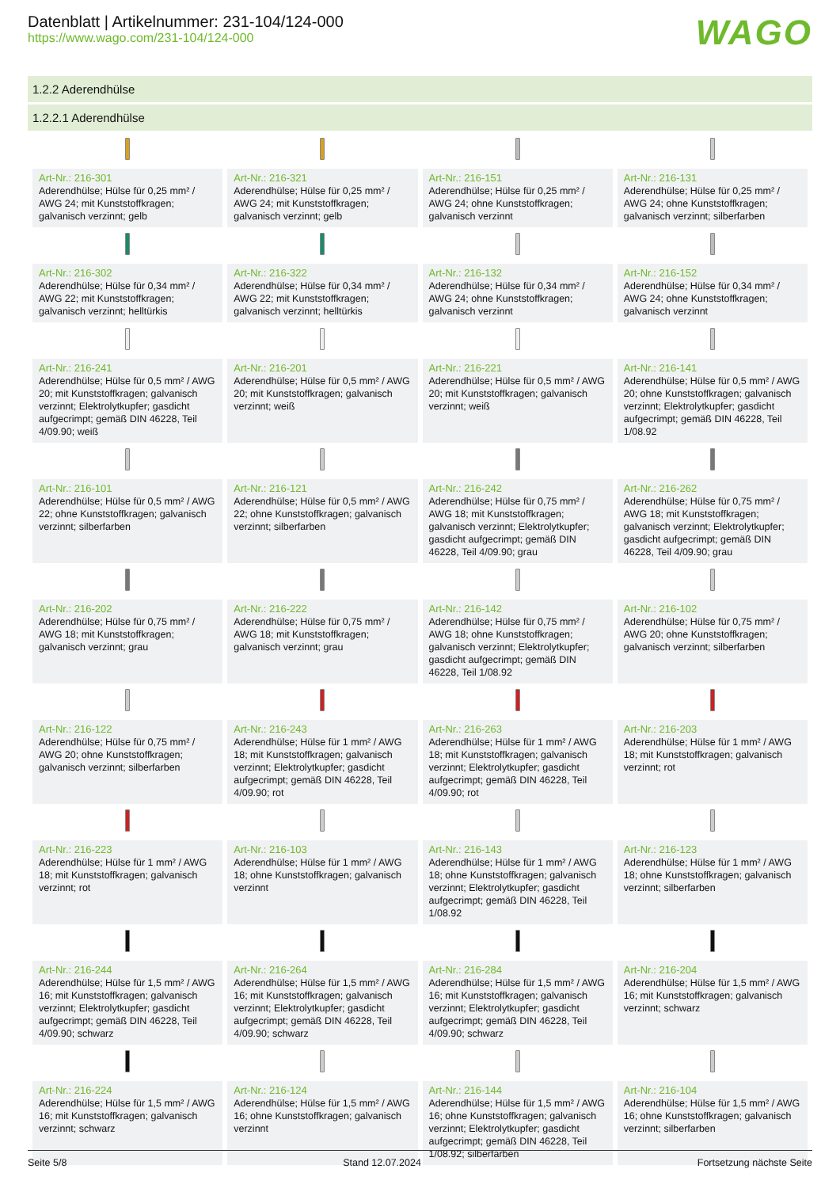Datenblatt | Artikelnummer: 231-104/124-000
https://www.wago.com/231-104/124-000
WAGO
1.2.2 Aderendhülse
1.2.2.1 Aderendhülse
| Art-Nr.: 216-301 Aderendhülse; Hülse für 0,25 mm² / AWG 24; mit Kunststoffkragen; galvanisch verzinnt; gelb | Art-Nr.: 216-321 Aderendhülse; Hülse für 0,25 mm² / AWG 24; mit Kunststoffkragen; galvanisch verzinnt; gelb | Art-Nr.: 216-151 Aderendhülse; Hülse für 0,25 mm² / AWG 24; ohne Kunststoffkragen; galvanisch verzinnt | Art-Nr.: 216-131 Aderendhülse; Hülse für 0,25 mm² / AWG 24; ohne Kunststoffkragen; galvanisch verzinnt; silberfarben |
| Art-Nr.: 216-302 Aderendhülse; Hülse für 0,34 mm² / AWG 22; mit Kunststoffkragen; galvanisch verzinnt; helltürkis | Art-Nr.: 216-322 Aderendhülse; Hülse für 0,34 mm² / AWG 22; mit Kunststoffkragen; galvanisch verzinnt; helltürkis | Art-Nr.: 216-132 Aderendhülse; Hülse für 0,34 mm² / AWG 24; ohne Kunststoffkragen; galvanisch verzinnt | Art-Nr.: 216-152 Aderendhülse; Hülse für 0,34 mm² / AWG 24; ohne Kunststoffkragen; galvanisch verzinnt |
| Art-Nr.: 216-241 Aderendhülse; Hülse für 0,5 mm² / AWG 20; mit Kunststoffkragen; galvanisch verzinnt; Elektrolytkupfer; gasdicht aufgecrimpt; gemäß DIN 46228, Teil 4/09.90; weiß | Art-Nr.: 216-201 Aderendhülse; Hülse für 0,5 mm² / AWG 20; mit Kunststoffkragen; galvanisch verzinnt; weiß | Art-Nr.: 216-221 Aderendhülse; Hülse für 0,5 mm² / AWG 20; mit Kunststoffkragen; galvanisch verzinnt; weiß | Art-Nr.: 216-141 Aderendhülse; Hülse für 0,5 mm² / AWG 20; ohne Kunststoffkragen; galvanisch verzinnt; Elektrolytkupfer; gasdicht aufgecrimpt; gemäß DIN 46228, Teil 1/08.92 |
| Art-Nr.: 216-101 Aderendhülse; Hülse für 0,5 mm² / AWG 22; ohne Kunststoffkragen; galvanisch verzinnt; silberfarben | Art-Nr.: 216-121 Aderendhülse; Hülse für 0,5 mm² / AWG 22; ohne Kunststoffkragen; galvanisch verzinnt; silberfarben | Art-Nr.: 216-242 Aderendhülse; Hülse für 0,75 mm² / AWG 18; mit Kunststoffkragen; galvanisch verzinnt; Elektrolytkupfer; gasdicht aufgecrimpt; gemäß DIN 46228, Teil 4/09.90; grau | Art-Nr.: 216-262 Aderendhülse; Hülse für 0,75 mm² / AWG 18; mit Kunststoffkragen; galvanisch verzinnt; Elektrolytkupfer; gasdicht aufgecrimpt; gemäß DIN 46228, Teil 4/09.90; grau |
| Art-Nr.: 216-202 Aderendhülse; Hülse für 0,75 mm² / AWG 18; mit Kunststoffkragen; galvanisch verzinnt; grau | Art-Nr.: 216-222 Aderendhülse; Hülse für 0,75 mm² / AWG 18; mit Kunststoffkragen; galvanisch verzinnt; grau | Art-Nr.: 216-142 Aderendhülse; Hülse für 0,75 mm² / AWG 18; ohne Kunststoffkragen; galvanisch verzinnt; Elektrolytkupfer; gasdicht aufgecrimpt; gemäß DIN 46228, Teil 1/08.92 | Art-Nr.: 216-102 Aderendhülse; Hülse für 0,75 mm² / AWG 20; ohne Kunststoffkragen; galvanisch verzinnt; silberfarben |
| Art-Nr.: 216-122 Aderendhülse; Hülse für 0,75 mm² / AWG 20; ohne Kunststoffkragen; galvanisch verzinnt; silberfarben | Art-Nr.: 216-243 Aderendhülse; Hülse für 1 mm² / AWG 18; mit Kunststoffkragen; galvanisch verzinnt; Elektrolytkupfer; gasdicht aufgecrimpt; gemäß DIN 46228, Teil 4/09.90; rot | Art-Nr.: 216-263 Aderendhülse; Hülse für 1 mm² / AWG 18; mit Kunststoffkragen; galvanisch verzinnt; Elektrolytkupfer; gasdicht aufgecrimpt; gemäß DIN 46228, Teil 4/09.90; rot | Art-Nr.: 216-203 Aderendhülse; Hülse für 1 mm² / AWG 18; mit Kunststoffkragen; galvanisch verzinnt; rot |
| Art-Nr.: 216-223 Aderendhülse; Hülse für 1 mm² / AWG 18; mit Kunststoffkragen; galvanisch verzinnt; rot | Art-Nr.: 216-103 Aderendhülse; Hülse für 1 mm² / AWG 18; ohne Kunststoffkragen; galvanisch verzinnt | Art-Nr.: 216-143 Aderendhülse; Hülse für 1 mm² / AWG 18; ohne Kunststoffkragen; galvanisch verzinnt; Elektrolytkupfer; gasdicht aufgecrimpt; gemäß DIN 46228, Teil 1/08.92 | Art-Nr.: 216-123 Aderendhülse; Hülse für 1 mm² / AWG 18; ohne Kunststoffkragen; galvanisch verzinnt; silberfarben |
| Art-Nr.: 216-244 Aderendhülse; Hülse für 1,5 mm² / AWG 16; mit Kunststoffkragen; galvanisch verzinnt; Elektrolytkupfer; gasdicht aufgecrimpt; gemäß DIN 46228, Teil 4/09.90; schwarz | Art-Nr.: 216-264 Aderendhülse; Hülse für 1,5 mm² / AWG 16; mit Kunststoffkragen; galvanisch verzinnt; Elektrolytkupfer; gasdicht aufgecrimpt; gemäß DIN 46228, Teil 4/09.90; schwarz | Art-Nr.: 216-284 Aderendhülse; Hülse für 1,5 mm² / AWG 16; mit Kunststoffkragen; galvanisch verzinnt; Elektrolytkupfer; gasdicht aufgecrimpt; gemäß DIN 46228, Teil 4/09.90; schwarz | Art-Nr.: 216-204 Aderendhülse; Hülse für 1,5 mm² / AWG 16; mit Kunststoffkragen; galvanisch verzinnt; schwarz |
| Art-Nr.: 216-224 Aderendhülse; Hülse für 1,5 mm² / AWG 16; mit Kunststoffkragen; galvanisch verzinnt; schwarz | Art-Nr.: 216-124 Aderendhülse; Hülse für 1,5 mm² / AWG 16; ohne Kunststoffkragen; galvanisch verzinnt | Art-Nr.: 216-144 Aderendhülse; Hülse für 1,5 mm² / AWG 16; ohne Kunststoffkragen; galvanisch verzinnt; Elektrolytkupfer; gasdicht aufgecrimpt; gemäß DIN 46228, Teil 1/08.92; silberfarben | Art-Nr.: 216-104 Aderendhülse; Hülse für 1,5 mm² / AWG 16; ohne Kunststoffkragen; galvanisch verzinnt; silberfarben |
Seite 5/8 Stand 12.07.2024 Fortsetzung nächste Seite